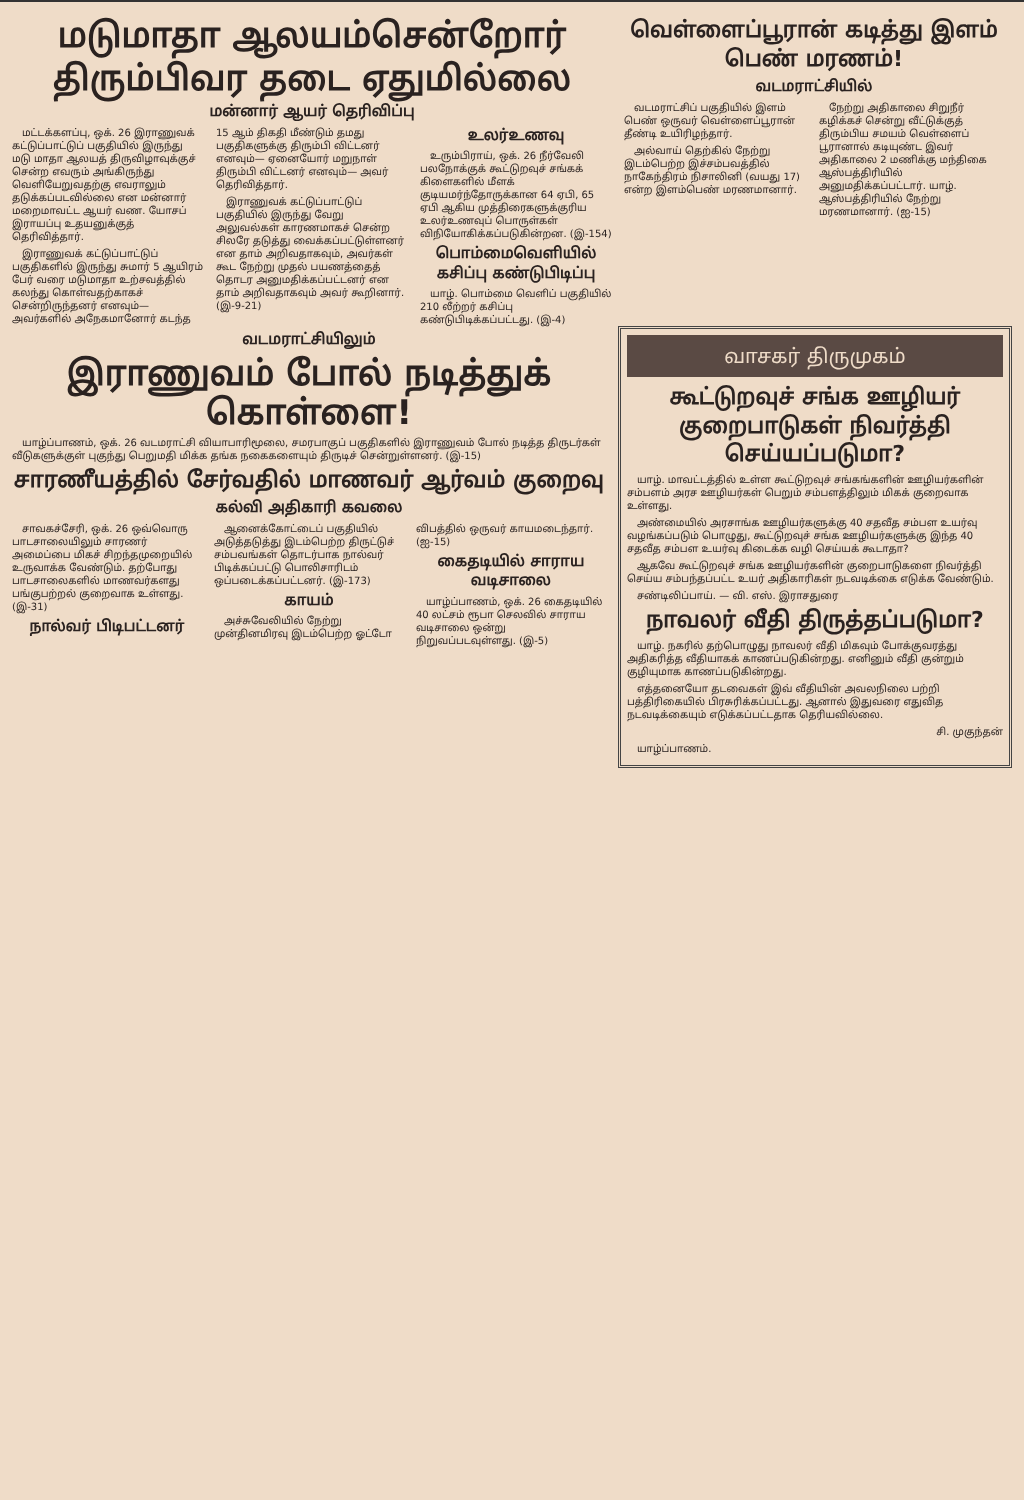மடுமாதா ஆலயம்சென்றோர்
திரும்பிவர தடை ஏதுமில்லை
மன்னார் ஆயர் தெரிவிப்பு
மட்டக்களப்பு, ஒக். 26 இராணுவக் கட்டுப்பாட்டுப் பகுதியில் இருந்து மடு மாதா ஆலயத் திருவிழாவுக்குச் சென்ற எவரும் அங்கிருந்து வெளியேறுவதற்கு எவராலும் தடுக்கப்படவில்லை என மன்னார் மறைமாவட்ட ஆயர் வண. யோசப் இராயப்பு உதயனுக்குத் தெரிவித்தார்.
இராணுவக் கட்டுப்பாட்டுப் பகுதிகளில் இருந்து சுமார் 5 ஆயிரம் பேர் வரை மடுமாதா உற்சவத்தில் கலந்து கொள்வதற்காகச் சென்றிருந்தனர் எனவும்— அவர்களில் அநேகமானோர் கடந்த 15 ஆம் திகதி மீண்டும் தமது பகுதிகளுக்கு திரும்பி விட்டனர் எனவும்— ஏனையோர் மறுநாள் திரும்பி விட்டனர் எனவும்— அவர் தெரிவித்தார்.
இராணுவக் கட்டுப்பாட்டுப் பகுதியில் இருந்து வேறு அலுவல்கள் காரணமாகச் சென்ற சிலரே தடுத்து வைக்கப்பட்டுள்ளனர் என தாம் அறிவதாகவும், அவர்கள் கூட நேற்று முதல் பயணத்தைத் தொடர அனுமதிக்கப்பட்டனர் என தாம் அறிவதாகவும் அவர் கூறினார். (இ-9-21)
உலர்உணவு
உரும்பிராய், ஒக். 26 நீர்வேலி பலநோக்குக் கூட்டுறவுச் சங்கக் கிளைகளில் மீளக் குடியமர்ந்தோருக்கான 64 ஏபி, 65 ஏபி ஆகிய முத்திரைகளுக்குரிய உலர்உணவுப் பொருள்கள் விநியோகிக்கப்படுகின்றன. (இ-154)
பொம்மைவெளியில் கசிப்பு கண்டுபிடிப்பு
யாழ். பொம்மை வெளிப் பகுதியில் 210 லீற்றர் கசிப்பு கண்டுபிடிக்கப்பட்டது. (இ-4)
வெள்ளைப்பூரான் கடித்து இளம் பெண் மரணம்!
வடமராட்சியில்
வடமராட்சிப் பகுதியில் இளம் பெண் ஒருவர் வெள்ளைப்பூரான் தீண்டி உயிரிழந்தார்.
அல்வாய் தெற்கில் நேற்று இடம்பெற்ற இச்சம்பவத்தில் நாகேந்திரம் நிசாலினி (வயது 17) என்ற இளம்பெண் மரணமானார்.
நேற்று அதிகாலை சிறுநீர் கழிக்கச் சென்று வீட்டுக்குத் திரும்பிய சமயம் வெள்ளைப் பூரானால் கடியுண்ட இவர் அதிகாலை 2 மணிக்கு மந்திகை ஆஸ்பத்திரியில் அனுமதிக்கப்பட்டார். யாழ். ஆஸ்பத்திரியில் நேற்று மரணமானார். (ஐ-15)
வடமராட்சியிலும்
இராணுவம் போல் நடித்துக் கொள்ளை!
யாழ்ப்பாணம், ஒக். 26 வடமராட்சி வியாபாரிமூலை, சமரபாகுப் பகுதிகளில் இராணுவம் போல் நடித்த திருடர்கள் வீடுகளுக்குள் புகுந்து பெறுமதி மிக்க தங்க நகைகளையும் திருடிச் சென்றுள்ளனர். (இ-15)
சாரணீயத்தில் சேர்வதில் மாணவர் ஆர்வம் குறைவு
கல்வி அதிகாரி கவலை
சாவகச்சேரி, ஒக். 26 ஒவ்வொரு பாடசாலையிலும் சாரணர் அமைப்பை மிகச் சிறந்தமுறையில் உருவாக்க வேண்டும். தற்போது பாடசாலைகளில் மாணவர்களது பங்குபற்றல் குறைவாக உள்ளது. (இ-31)
நால்வர் பிடிபட்டனர்
ஆனைக்கோட்டைப் பகுதியில் அடுத்தடுத்து இடம்பெற்ற திருட்டுச் சம்பவங்கள் தொடர்பாக நால்வர் பிடிக்கப்பட்டு பொலிசாரிடம் ஒப்படைக்கப்பட்டனர். (இ-173)
காயம்
அச்சுவேலியில் நேற்று முன்தினமிரவு இடம்பெற்ற ஓட்டோ விபத்தில் ஒருவர் காயமடைந்தார். (ஐ-15)
கைதடியில் சாராய வடிசாலை
யாழ்ப்பாணம், ஒக். 26 கைதடியில் 40 லட்சம் ரூபா செலவில் சாராய வடிசாலை ஒன்று நிறுவப்படவுள்ளது. (இ-5)
வாசகர் திருமுகம்
கூட்டுறவுச் சங்க ஊழியர் குறைபாடுகள் நிவர்த்தி செய்யப்படுமா?
யாழ். மாவட்டத்தில் உள்ள கூட்டுறவுச் சங்கங்களின் ஊழியர்களின் சம்பளம் அரச ஊழியர்கள் பெறும் சம்பளத்திலும் மிகக் குறைவாக உள்ளது.
அண்மையில் அரசாங்க ஊழியர்களுக்கு 40 சதவீத சம்பள உயர்வு வழங்கப்படும் பொழுது, கூட்டுறவுச் சங்க ஊழியர்களுக்கு இந்த 40 சதவீத சம்பள உயர்வு கிடைக்க வழி செய்யக் கூடாதா?
ஆகவே கூட்டுறவுச் சங்க ஊழியர்களின் குறைபாடுகளை நிவர்த்தி செய்ய சம்பந்தப்பட்ட உயர் அதிகாரிகள் நடவடிக்கை எடுக்க வேண்டும்.
சண்டிலிப்பாய். — வி. எஸ். இராசதுரை
நாவலர் வீதி திருத்தப்படுமா?
யாழ். நகரில் தற்பொழுது நாவலர் வீதி மிகவும் போக்குவரத்து அதிகரித்த வீதியாகக் காணப்படுகின்றது. எனினும் வீதி குன்றும் குழியுமாக காணப்படுகின்றது.
எத்தனையோ தடவைகள் இவ் வீதியின் அவலநிலை பற்றி பத்திரிகையில் பிரசுரிக்கப்பட்டது. ஆனால் இதுவரை எதுவித நடவடிக்கையும் எடுக்கப்பட்டதாக தெரியவில்லை.
சி. முகுந்தன்
யாழ்ப்பாணம்.